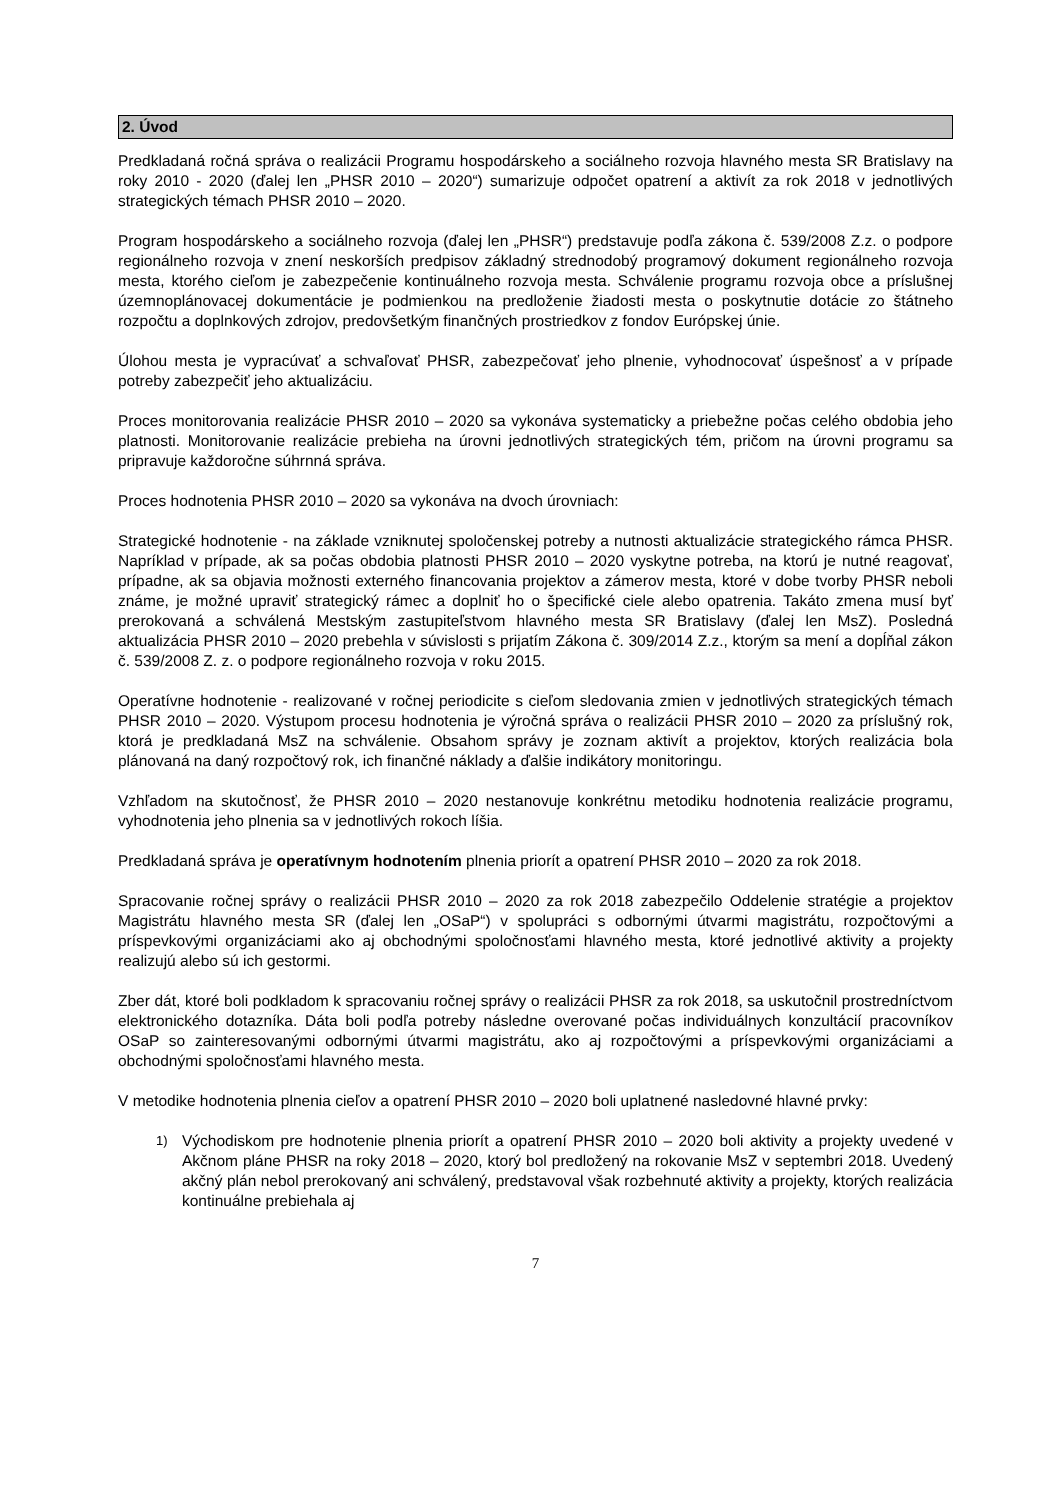2. Úvod
Predkladaná ročná správa o realizácii Programu hospodárskeho a sociálneho rozvoja hlavného mesta SR Bratislavy na roky 2010 - 2020 (ďalej len „PHSR 2010 – 2020“) sumarizuje odpočet opatrení a aktivít za rok 2018 v jednotlivých strategických témach PHSR 2010 – 2020.
Program hospodárskeho a sociálneho rozvoja (ďalej len „PHSR“) predstavuje podľa zákona č. 539/2008 Z.z. o podpore regionálneho rozvoja v znení neskorších predpisov základný strednodobý programový dokument regionálneho rozvoja mesta, ktorého cieľom je zabezpečenie kontinuálneho rozvoja mesta. Schválenie programu rozvoja obce a príslušnej územnoplánovacej dokumentácie je podmienkou na predloženie žiadosti mesta o poskytnutie dotácie zo štátneho rozpočtu a doplnkových zdrojov, predovšetkým finančných prostriedkov z fondov Európskej únie.
Úlohou mesta je vypracúvať a schvaľovať PHSR, zabezpečovať jeho plnenie, vyhodnocovať úspešnosť a v prípade potreby zabezpečiť jeho aktualizáciu.
Proces monitorovania realizácie PHSR 2010 – 2020 sa vykonáva systematicky a priebežne počas celého obdobia jeho platnosti. Monitorovanie realizácie prebieha na úrovni jednotlivých strategických tém, pričom na úrovni programu sa pripravuje každoročne súhrnná správa.
Proces hodnotenia PHSR 2010 – 2020 sa vykonáva na dvoch úrovniach:
Strategické hodnotenie - na základe vzniknutej spoločenskej potreby a nutnosti aktualizácie strategického rámca PHSR. Napríklad v prípade, ak sa počas obdobia platnosti PHSR 2010 – 2020 vyskytne potreba, na ktorú je nutné reagovať, prípadne, ak sa objavia možnosti externého financovania projektov a zámerov mesta, ktoré v dobe tvorby PHSR neboli známe, je možné upraviť strategický rámec a doplniť ho o špecifické ciele alebo opatrenia. Takáto zmena musí byť prerokovaná a schválená Mestským zastupiteľstvom hlavného mesta SR Bratislavy (ďalej len MsZ). Posledná aktualizácia PHSR 2010 – 2020 prebehla v súvislosti s prijatím Zákona č. 309/2014 Z.z., ktorým sa mení a dopĺňal zákon č. 539/2008 Z. z. o podpore regionálneho rozvoja v roku 2015.
Operatívne hodnotenie - realizované v ročnej periodicite s cieľom sledovania zmien v jednotlivých strategických témach PHSR 2010 – 2020. Výstupom procesu hodnotenia je výročná správa o realizácii PHSR 2010 – 2020 za príslušný rok, ktorá je predkladaná MsZ na schválenie. Obsahom správy je zoznam aktivít a projektov, ktorých realizácia bola plánovaná na daný rozpočtový rok, ich finančné náklady a ďalšie indikátory monitoringu.
Vzhľadom na skutočnosť, že PHSR 2010 – 2020 nestanovuje konkrétnu metodiku hodnotenia realizácie programu, vyhodnotenia jeho plnenia sa v jednotlivých rokoch líšia.
Predkladaná správa je operatívnym hodnotením plnenia priorít a opatrení PHSR 2010 – 2020 za rok 2018.
Spracovanie ročnej správy o realizácii PHSR 2010 – 2020 za rok 2018 zabezpečilo Oddelenie stratégie a projektov Magistrátu hlavného mesta SR (ďalej len „OSaP“) v spolupráci s odbornými útvarmi magistrátu, rozpočtovými a príspevkovými organizáciami ako aj obchodnými spoločnosťami hlavného mesta, ktoré jednotlivé aktivity a projekty realizujú alebo sú ich gestormi.
Zber dát, ktoré boli podkladom k spracovaniu ročnej správy o realizácii PHSR za rok 2018, sa uskutočnil prostredníctvom elektronického dotazníka. Dáta boli podľa potreby následne overované počas individuálnych konzultácií pracovníkov OSaP so zainteresovanými odbornými útvarmi magistrátu, ako aj rozpočtovými a príspevkovými organizáciami a obchodnými spoločnosťami hlavného mesta.
V metodike hodnotenia plnenia cieľov a opatrení PHSR 2010 – 2020 boli uplatnené nasledovné hlavné prvky:
1)
Východiskom pre hodnotenie plnenia priorít a opatrení PHSR 2010 – 2020 boli aktivity a projekty uvedené v Akčnom pláne PHSR na roky 2018 – 2020, ktorý bol predložený na rokovanie MsZ v septembri 2018. Uvedený akčný plán nebol prerokovaný ani schválený, predstavoval však rozbehnuté aktivity a projekty, ktorých realizácia kontinuálne prebiehala aj
7